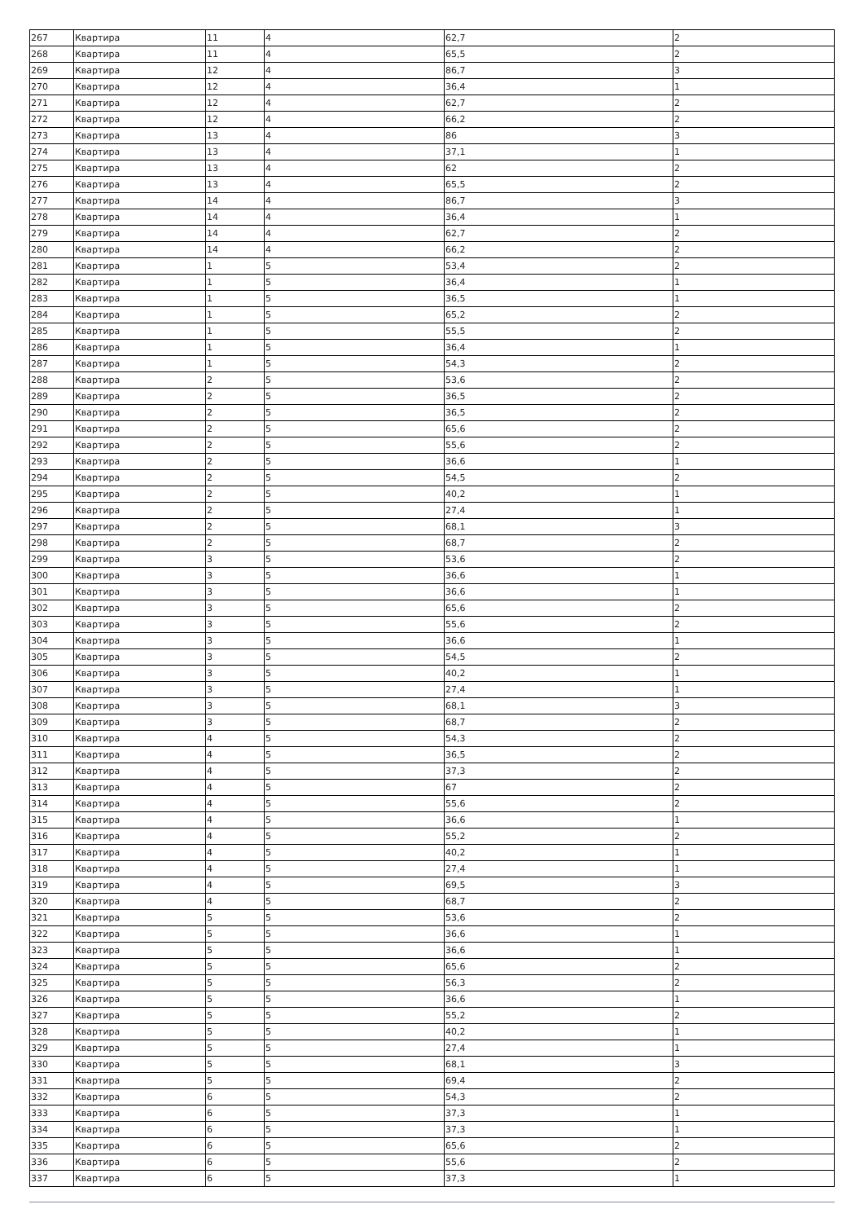| 267 | Квартира | 11 | 4 | 62,7 | 2 |
| 268 | Квартира | 11 | 4 | 65,5 | 2 |
| 269 | Квартира | 12 | 4 | 86,7 | 3 |
| 270 | Квартира | 12 | 4 | 36,4 | 1 |
| 271 | Квартира | 12 | 4 | 62,7 | 2 |
| 272 | Квартира | 12 | 4 | 66,2 | 2 |
| 273 | Квартира | 13 | 4 | 86 | 3 |
| 274 | Квартира | 13 | 4 | 37,1 | 1 |
| 275 | Квартира | 13 | 4 | 62 | 2 |
| 276 | Квартира | 13 | 4 | 65,5 | 2 |
| 277 | Квартира | 14 | 4 | 86,7 | 3 |
| 278 | Квартира | 14 | 4 | 36,4 | 1 |
| 279 | Квартира | 14 | 4 | 62,7 | 2 |
| 280 | Квартира | 14 | 4 | 66,2 | 2 |
| 281 | Квартира | 1 | 5 | 53,4 | 2 |
| 282 | Квартира | 1 | 5 | 36,4 | 1 |
| 283 | Квартира | 1 | 5 | 36,5 | 1 |
| 284 | Квартира | 1 | 5 | 65,2 | 2 |
| 285 | Квартира | 1 | 5 | 55,5 | 2 |
| 286 | Квартира | 1 | 5 | 36,4 | 1 |
| 287 | Квартира | 1 | 5 | 54,3 | 2 |
| 288 | Квартира | 2 | 5 | 53,6 | 2 |
| 289 | Квартира | 2 | 5 | 36,5 | 2 |
| 290 | Квартира | 2 | 5 | 36,5 | 2 |
| 291 | Квартира | 2 | 5 | 65,6 | 2 |
| 292 | Квартира | 2 | 5 | 55,6 | 2 |
| 293 | Квартира | 2 | 5 | 36,6 | 1 |
| 294 | Квартира | 2 | 5 | 54,5 | 2 |
| 295 | Квартира | 2 | 5 | 40,2 | 1 |
| 296 | Квартира | 2 | 5 | 27,4 | 1 |
| 297 | Квартира | 2 | 5 | 68,1 | 3 |
| 298 | Квартира | 2 | 5 | 68,7 | 2 |
| 299 | Квартира | 3 | 5 | 53,6 | 2 |
| 300 | Квартира | 3 | 5 | 36,6 | 1 |
| 301 | Квартира | 3 | 5 | 36,6 | 1 |
| 302 | Квартира | 3 | 5 | 65,6 | 2 |
| 303 | Квартира | 3 | 5 | 55,6 | 2 |
| 304 | Квартира | 3 | 5 | 36,6 | 1 |
| 305 | Квартира | 3 | 5 | 54,5 | 2 |
| 306 | Квартира | 3 | 5 | 40,2 | 1 |
| 307 | Квартира | 3 | 5 | 27,4 | 1 |
| 308 | Квартира | 3 | 5 | 68,1 | 3 |
| 309 | Квартира | 3 | 5 | 68,7 | 2 |
| 310 | Квартира | 4 | 5 | 54,3 | 2 |
| 311 | Квартира | 4 | 5 | 36,5 | 2 |
| 312 | Квартира | 4 | 5 | 37,3 | 2 |
| 313 | Квартира | 4 | 5 | 67 | 2 |
| 314 | Квартира | 4 | 5 | 55,6 | 2 |
| 315 | Квартира | 4 | 5 | 36,6 | 1 |
| 316 | Квартира | 4 | 5 | 55,2 | 2 |
| 317 | Квартира | 4 | 5 | 40,2 | 1 |
| 318 | Квартира | 4 | 5 | 27,4 | 1 |
| 319 | Квартира | 4 | 5 | 69,5 | 3 |
| 320 | Квартира | 4 | 5 | 68,7 | 2 |
| 321 | Квартира | 5 | 5 | 53,6 | 2 |
| 322 | Квартира | 5 | 5 | 36,6 | 1 |
| 323 | Квартира | 5 | 5 | 36,6 | 1 |
| 324 | Квартира | 5 | 5 | 65,6 | 2 |
| 325 | Квартира | 5 | 5 | 56,3 | 2 |
| 326 | Квартира | 5 | 5 | 36,6 | 1 |
| 327 | Квартира | 5 | 5 | 55,2 | 2 |
| 328 | Квартира | 5 | 5 | 40,2 | 1 |
| 329 | Квартира | 5 | 5 | 27,4 | 1 |
| 330 | Квартира | 5 | 5 | 68,1 | 3 |
| 331 | Квартира | 5 | 5 | 69,4 | 2 |
| 332 | Квартира | 6 | 5 | 54,3 | 2 |
| 333 | Квартира | 6 | 5 | 37,3 | 1 |
| 334 | Квартира | 6 | 5 | 37,3 | 1 |
| 335 | Квартира | 6 | 5 | 65,6 | 2 |
| 336 | Квартира | 6 | 5 | 55,6 | 2 |
| 337 | Квартира | 6 | 5 | 37,3 | 1 |